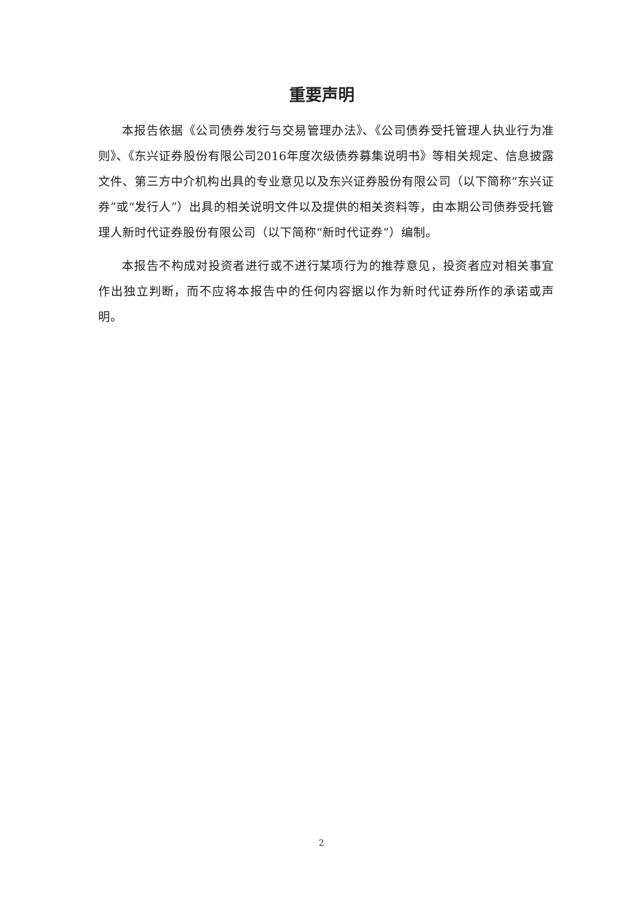重要声明
本报告依据《公司债券发行与交易管理办法》、《公司债券受托管理人执业行为准则》、《东兴证券股份有限公司2016年度次级债券募集说明书》等相关规定、信息披露文件、第三方中介机构出具的专业意见以及东兴证券股份有限公司（以下简称“东兴证券”或“发行人”）出具的相关说明文件以及提供的相关资料等，由本期公司债券受托管理人新时代证券股份有限公司（以下简称“新时代证券”）编制。
本报告不构成对投资者进行或不进行某项行为的推荐意见，投资者应对相关事宜作出独立判断，而不应将本报告中的任何内容据以作为新时代证券所作的承诺或声明。
2